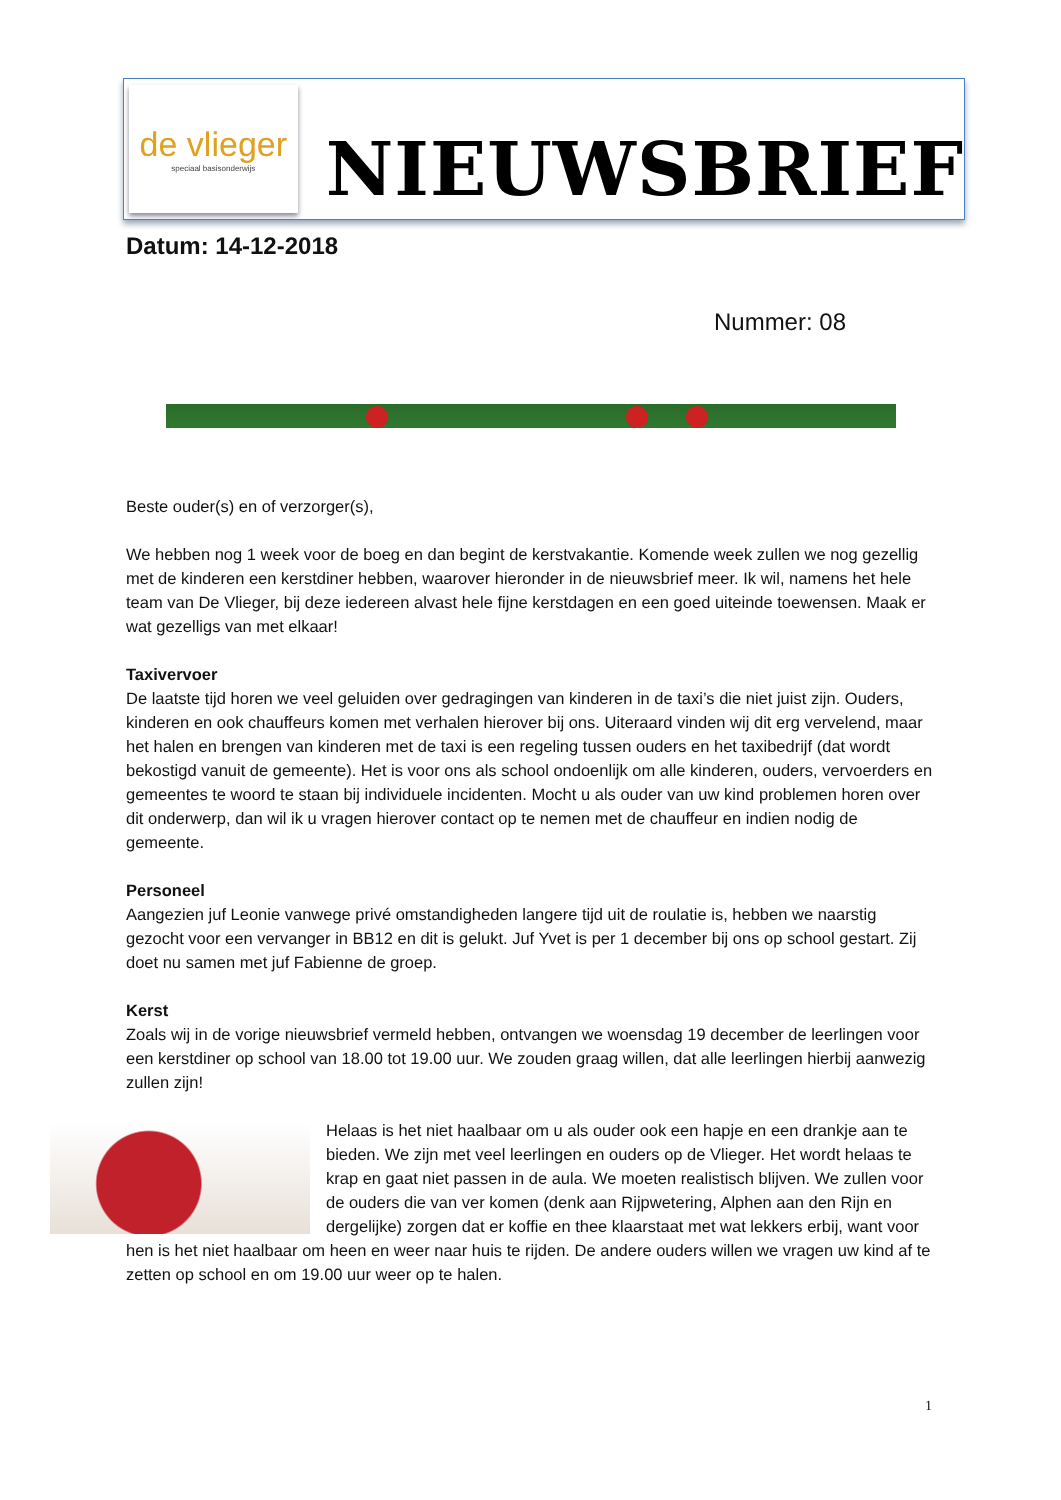de vlieger
speciaal basisonderwijs
NIEUWSBRIEF
Datum: 14-12-2018
Nummer: 08
Beste ouder(s) en of verzorger(s),
We hebben nog 1 week voor de boeg en dan begint de kerstvakantie. Komende week zullen we nog gezellig met de kinderen een kerstdiner hebben, waarover hieronder in de nieuwsbrief meer. Ik wil, namens het hele team van De Vlieger, bij deze iedereen alvast hele fijne kerstdagen en een goed uiteinde toewensen. Maak er wat gezelligs van met elkaar!
Taxivervoer
De laatste tijd horen we veel geluiden over gedragingen van kinderen in de taxi’s die niet juist zijn. Ouders, kinderen en ook chauffeurs komen met verhalen hierover bij ons. Uiteraard vinden wij dit erg vervelend, maar het halen en brengen van kinderen met de taxi is een regeling tussen ouders en het taxibedrijf (dat wordt bekostigd vanuit de gemeente). Het is voor ons als school ondoenlijk om alle kinderen, ouders, vervoerders en gemeentes te woord te staan bij individuele incidenten. Mocht u als ouder van uw kind problemen horen over dit onderwerp, dan wil ik u vragen hierover contact op te nemen met de chauffeur en indien nodig de gemeente.
Personeel
Aangezien juf Leonie vanwege privé omstandigheden langere tijd uit de roulatie is, hebben we naarstig gezocht voor een vervanger in BB12 en dit is gelukt. Juf Yvet is per 1 december bij ons op school gestart. Zij doet nu samen met juf Fabienne de groep.
Kerst
Zoals wij in de vorige nieuwsbrief vermeld hebben, ontvangen we woensdag 19 december de leerlingen voor een kerstdiner op school van 18.00 tot 19.00 uur. We zouden graag willen, dat alle leerlingen hierbij aanwezig zullen zijn!
Helaas is het niet haalbaar om u als ouder ook een hapje en een drankje aan te bieden. We zijn met veel leerlingen en ouders op de Vlieger. Het wordt helaas te krap en gaat niet passen in de aula. We moeten realistisch blijven. We zullen voor de ouders die van ver komen (denk aan Rijpwetering, Alphen aan den Rijn en dergelijke) zorgen dat er koffie en thee klaarstaat met wat lekkers erbij, want voor hen is het niet haalbaar om heen en weer naar huis te rijden. De andere ouders willen we vragen uw kind af te zetten op school en om 19.00 uur weer op te halen.
1